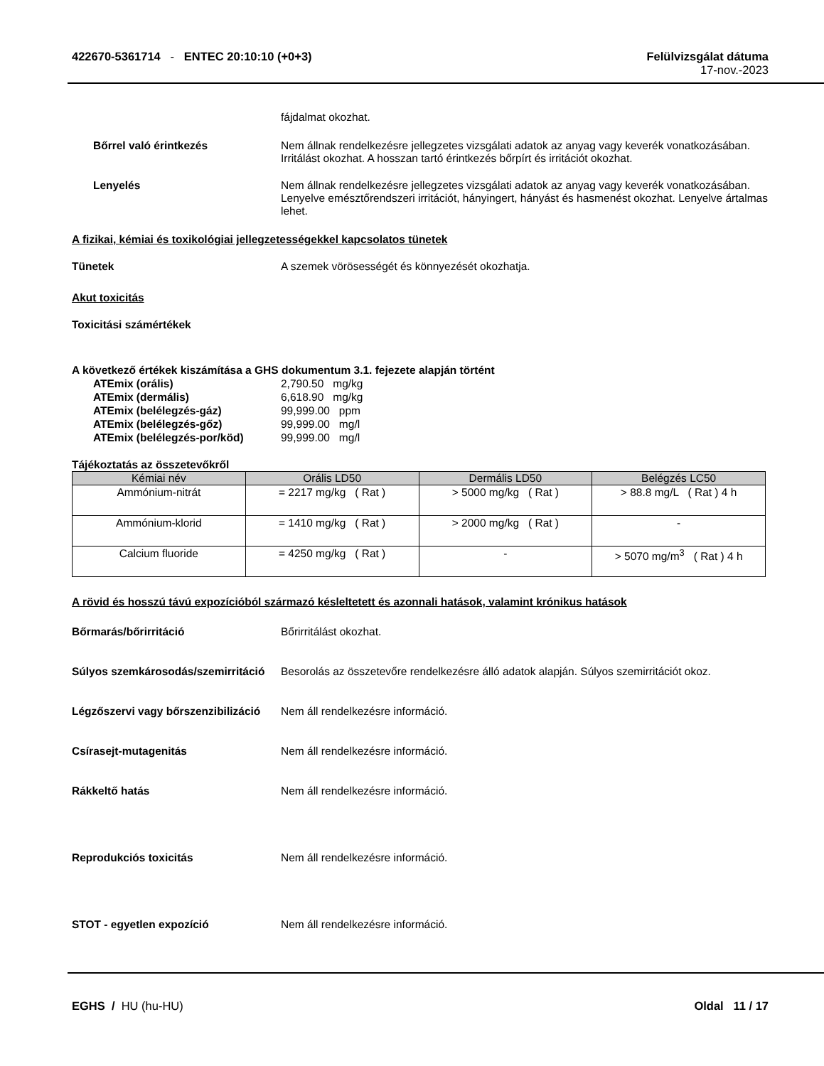422670-5361714 - ENTEC 20:10:10 (+0+3)
Felülvizsgálat dátuma
17-nov.-2023
fájdalmat okozhat.
Bőrrel való érintkezés Nem állnak rendelkezésre jellegzetes vizsgálati adatok az anyag vagy keverék vonatkozásában. Irritálást okozhat. A hosszan tartó érintkezés bőrpírt és irritációt okozhat.
Lenyelés Nem állnak rendelkezésre jellegzetes vizsgálati adatok az anyag vagy keverék vonatkozásában. Lenyelve emésztőrendszeri irritációt, hányingert, hányást és hasmenést okozhat. Lenyelve ártalmas lehet.
A fizikai, kémiai és toxikológiai jellegzetességekkel kapcsolatos tünetek
Tünetek A szemek vörösességét és könnyezését okozhatja.
Akut toxicitás
Toxicitási számértékek
A következő értékek kiszámítása a GHS dokumentum 3.1. fejezete alapján történt
ATEmix (orális) 2,790.50 mg/kg
ATEmix (dermális) 6,618.90 mg/kg
ATEmix (belélegzés-gáz) 99,999.00 ppm
ATEmix (belélegzés-gőz) 99,999.00 mg/l
ATEmix (belélegzés-por/köd) 99,999.00 mg/l
Tájékoztatás az összetevőkről
| Kémiai név | Orális LD50 | Dermális LD50 | Belégzés LC50 |
| --- | --- | --- | --- |
| Ammónium-nitrát | = 2217 mg/kg ( Rat ) | > 5000 mg/kg ( Rat ) | > 88.8 mg/L ( Rat ) 4 h |
| Ammónium-klorid | = 1410 mg/kg ( Rat ) | > 2000 mg/kg ( Rat ) | - |
| Calcium fluoride | = 4250 mg/kg ( Rat ) | - | > 5070 mg/m<sup>3</sup> ( Rat ) 4 h |
A rövid és hosszú távú expozícióból származó késleltetett és azonnali hatások, valamint krónikus hatások
Bőrmarás/bőrirritáció Bőrirritálást okozhat.
Súlyos szemkárosodás/szemirritáció
Besorolás az összetevőre rendelkezésre álló adatok alapján. Súlyos szemirritációt okoz.
Légzőszervi vagy bőrszenzibilizáció
Nem áll rendelkezésre információ.
Csírasejt-mutagenitás Nem áll rendelkezésre információ.
Rákkeltő hatás Nem áll rendelkezésre információ.
Reprodukciós toxicitás Nem áll rendelkezésre információ.
STOT - egyetlen expozíció Nem áll rendelkezésre információ.
EGHS / HU (hu-HU) Oldal 11 / 17